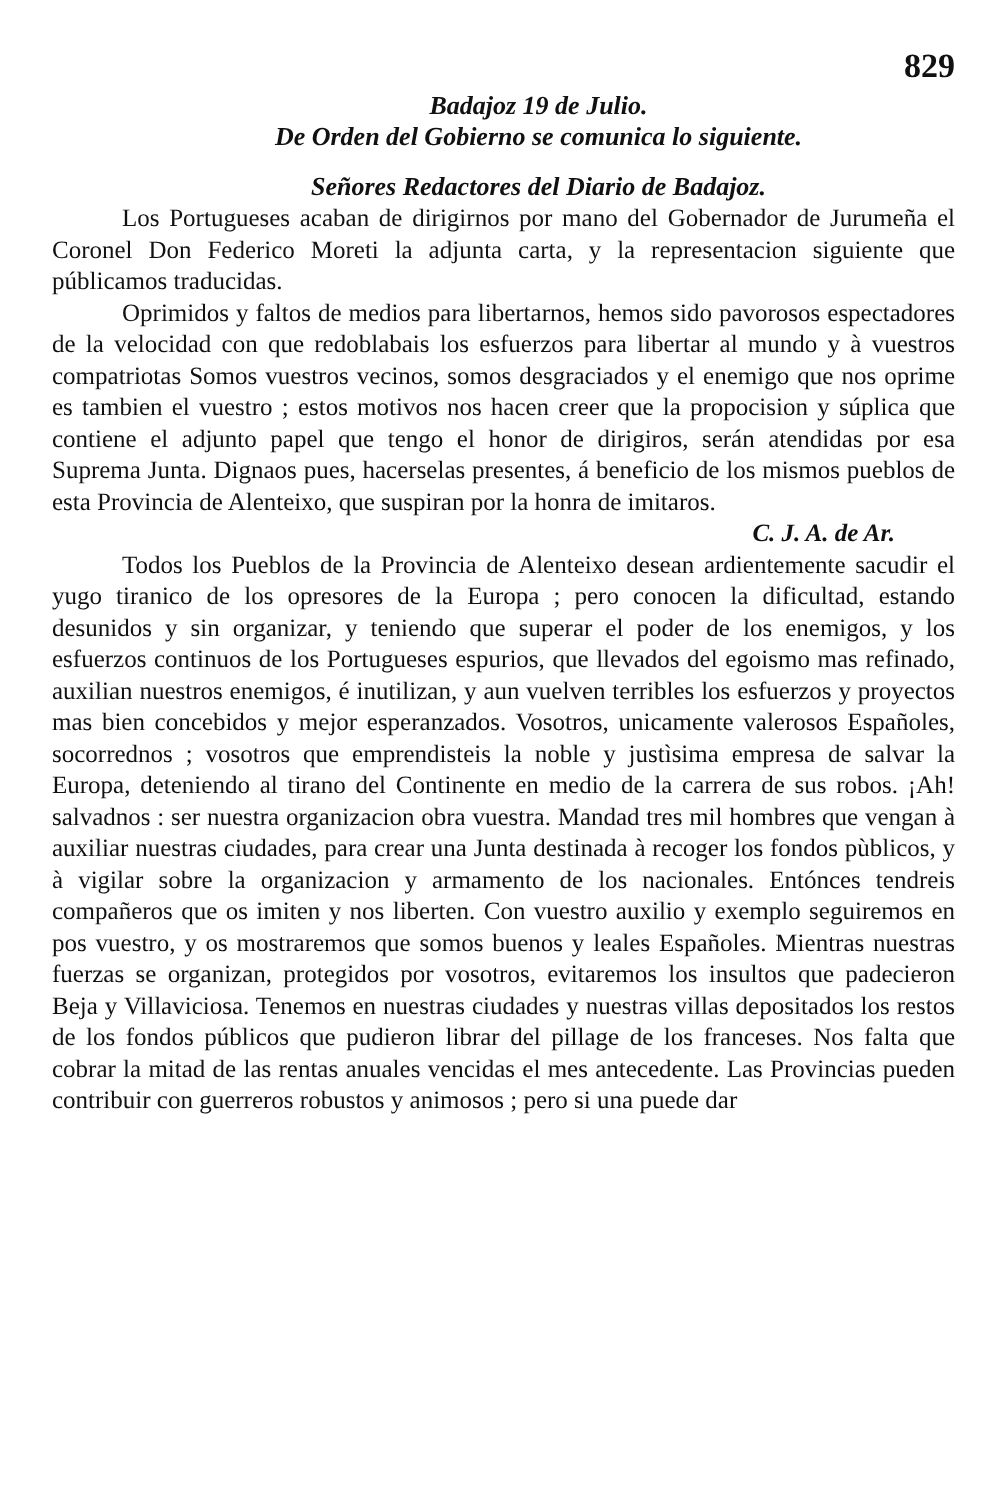829
Badajoz 19 de Julio.
De Orden del Gobierno se comunica lo siguiente.
Señores Redactores del Diario de Badajoz.
Los Portugueses acaban de dirigirnos por mano del Gobernador de Jurumeña el Coronel Don Federico Moreti la adjunta carta, y la representacion siguiente que públicamos traducidas.
Oprimidos y faltos de medios para libertarnos, hemos sido pavorosos espectadores de la velocidad con que redoblabais los esfuerzos para libertar al mundo y à vuestros compatriotas Somos vuestros vecinos, somos desgraciados y el enemigo que nos oprime es tambien el vuestro ; estos motivos nos hacen creer que la propocision y súplica que contiene el adjunto papel que tengo el honor de dirigiros, serán atendidas por esa Suprema Junta. Dignaos pues, hacerselas presentes, á beneficio de los mismos pueblos de esta Provincia de Alenteixo, que suspiran por la honra de imitaros.
C. J. A. de Ar.
Todos los Pueblos de la Provincia de Alenteixo desean ardientemente sacudir el yugo tiranico de los opresores de la Europa ; pero conocen la dificultad, estando desunidos y sin organizar, y teniendo que superar el poder de los enemigos, y los esfuerzos continuos de los Portugueses espurios, que llevados del egoismo mas refinado, auxilian nuestros enemigos, é inutilizan, y aun vuelven terribles los esfuerzos y proyectos mas bien concebidos y mejor esperanzados. Vosotros, unicamente valerosos Españoles, socorrednos ; vosotros que emprendisteis la noble y justìsima empresa de salvar la Europa, deteniendo al tirano del Continente en medio de la carrera de sus robos. ¡Ah! salvadnos : ser nuestra organizacion obra vuestra. Mandad tres mil hombres que vengan à auxiliar nuestras ciudades, para crear una Junta destinada à recoger los fondos pùblicos, y à vigilar sobre la organizacion y armamento de los nacionales. Entónces tendreis compañeros que os imiten y nos liberten. Con vuestro auxilio y exemplo seguiremos en pos vuestro, y os mostraremos que somos buenos y leales Españoles. Mientras nuestras fuerzas se organizan, protegidos por vosotros, evitaremos los insultos que padecieron Beja y Villaviciosa. Tenemos en nuestras ciudades y nuestras villas depositados los restos de los fondos públicos que pudieron librar del pillage de los franceses. Nos falta que cobrar la mitad de las rentas anuales vencidas el mes antecedente. Las Provincias pueden contribuir con guerreros robustos y animosos ; pero si una puede dar